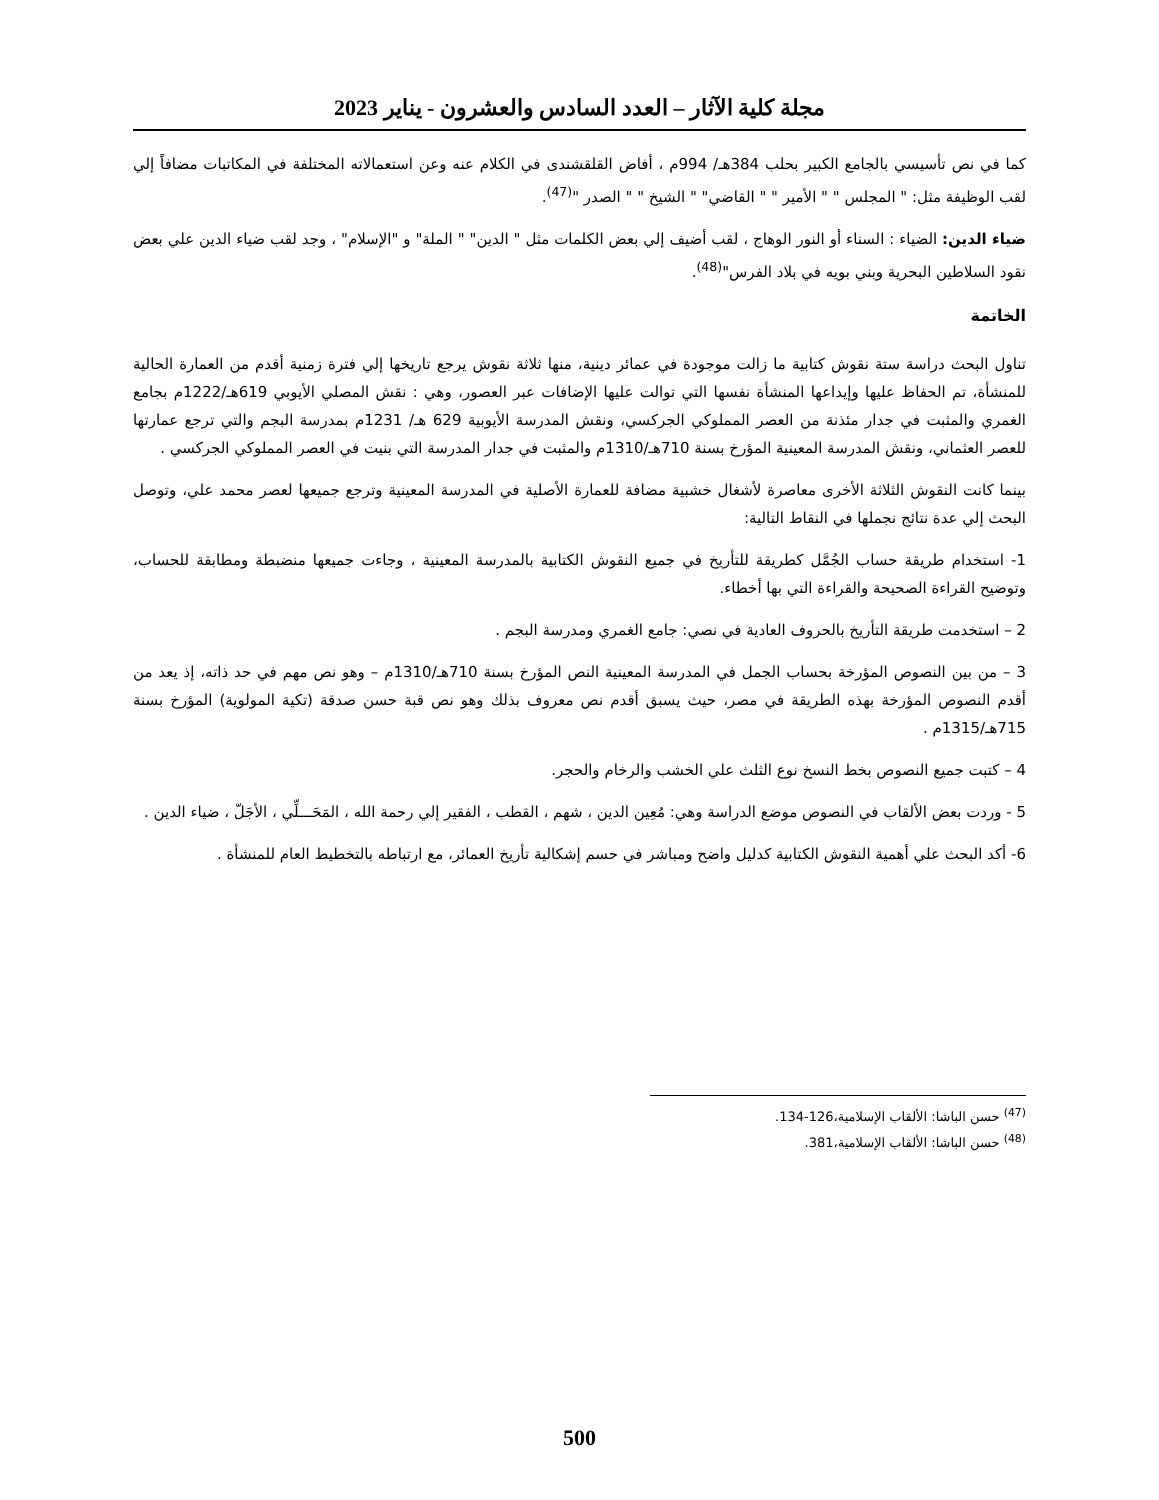مجلة كلية الآثار – العدد السادس والعشرون - يناير 2023
كما في نص تأسيسي بالجامع الكبير بحلب 384هـ/ 994م ، أفاض القلقشندى في الكلام عنه وعن استعمالاته المختلفة في المكاتبات مضافاً إلي لقب الوظيفة مثل: " المجلس " " الأمير " " القاضي" " الشيخ " " الصدر "<sup>(47)</sup>.
ضياء الدين: الضياء : السناء أو النور الوهاج ، لقب أضيف إلي بعض الكلمات مثل " الدين" " الملة" و "الإسلام" ، وجد لقب ضياء الدين علي بعض نقود السلاطين البحرية وبني بويه في بلاد الفرس"<sup>(48)</sup>.
الخاتمة
تناول البحث دراسة ستة نقوش كتابية ما زالت موجودة في عمائر دينية، منها ثلاثة نقوش يرجع تاريخها إلي فترة زمنية أقدم من العمارة الحالية للمنشأة، تم الحفاظ عليها وإيداعها المنشأة نفسها التي توالت عليها الإضافات عبر العصور، وهي : نقش المصلي الأيوبي 619هـ/1222م بجامع الغمري والمثبت في جدار مئذنة من العصر المملوكي الجركسي، ونقش المدرسة الأيوبية 629 هـ/ 1231م بمدرسة البجم والتي ترجع عمارتها للعصر العثماني، ونقش المدرسة المعينية المؤرخ بسنة 710هـ/1310م والمثبت في جدار المدرسة التي بنيت في العصر المملوكي الجركسي .
بينما كانت النقوش الثلاثة الأخرى معاصرة لأشغال خشبية مضافة للعمارة الأصلية في المدرسة المعينية وترجع جميعها لعصر محمد علي، وتوصل البحث إلي عدة نتائج نجملها في النقاط التالية:
1- استخدام طريقة حساب الجُمَّل كطريقة للتأريخ في جميع النقوش الكتابية بالمدرسة المعينية ، وجاءت جميعها منضبطة ومطابقة للحساب، وتوضيح القراءة الصحيحة والقراءة التي بها أخطاء.
2 – استخدمت طريقة التأريخ بالحروف العادية في نصي: جامع الغمري ومدرسة البجم .
3 – من بين النصوص المؤرخة بحساب الجمل في المدرسة المعينية النص المؤرخ بسنة 710هـ/1310م – وهو نص مهم في حد ذاته، إذ يعد من أقدم النصوص المؤرخة بهذه الطريقة في مصر، حيث يسبق أقدم نص معروف بذلك وهو نص قبة حسن صدقة (تكية المولوية) المؤرخ بسنة 715هـ/1315م .
4 – كتبت جميع النصوص بخط النسخ نوع الثلث علي الخشب والرخام والحجر.
5 - وردت بعض الألقاب في النصوص موضع الدراسة وهي: مُعِين الدين ، شهم ، القطب ، الفقير إلي رحمة الله ، المَحَـــلِّي ، الأجَلّ ، ضياء الدين .
6- أكد البحث علي أهمية النقوش الكتابية كدليل واضح ومباشر في حسم إشكالية تأريخ العمائر، مع ارتباطه بالتخطيط العام للمنشأة .
<sup>(47)</sup> حسن الباشا: الألقاب الإسلامية،126-134.
<sup>(48)</sup> حسن الباشا: الألقاب الإسلامية،381.
500